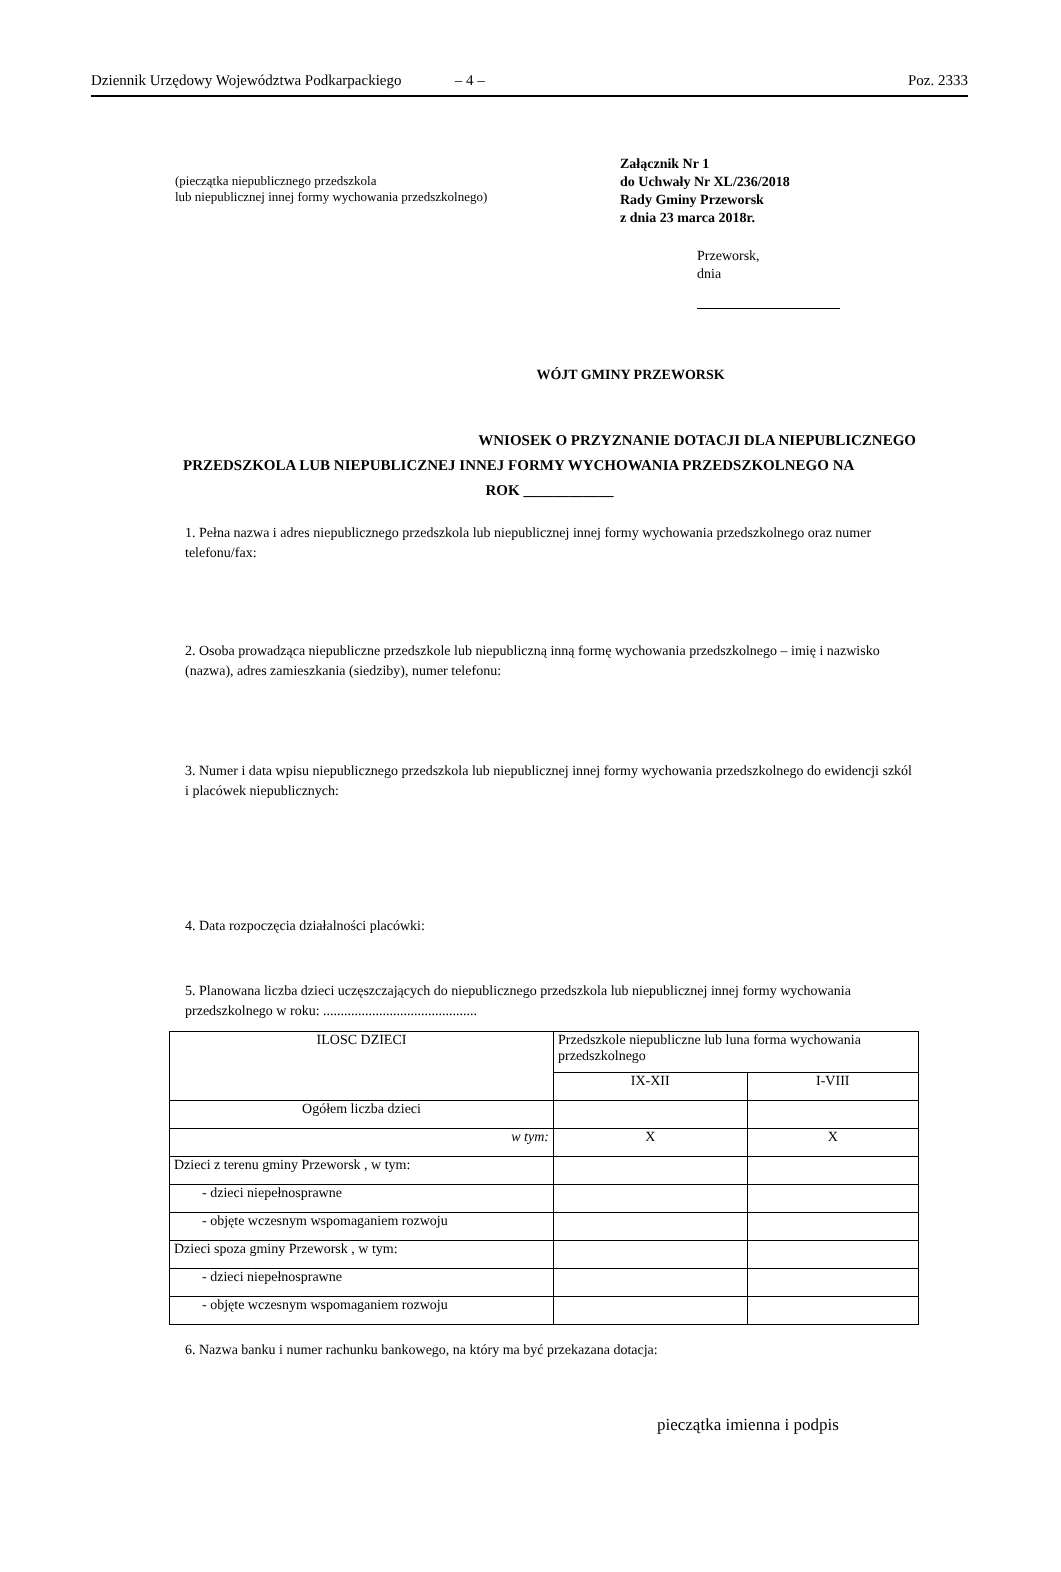Dziennik Urzędowy Województwa Podkarpackiego – 4 – Poz. 2333
(pieczątka niepublicznego przedszkola
lub niepublicznej innej formy wychowania przedszkolnego)
Załącznik Nr 1
do Uchwały Nr XL/236/2018
Rady Gminy Przeworsk
z dnia 23 marca 2018r.
Przeworsk,
dnia
WÓJT GMINY PRZEWORSK
WNIOSEK O PRZYZNANIE DOTACJI DLA NIEPUBLICZNEGO
PRZEDSZKOLA LUB NIEPUBLICZNEJ INNEJ FORMY WYCHOWANIA PRZEDSZKOLNEGO NA
ROK ____________
1. Pełna nazwa i adres niepublicznego przedszkola lub niepublicznej innej formy wychowania przedszkolnego oraz numer telefonu/fax:
2. Osoba prowadząca niepubliczne przedszkole lub niepubliczną inną formę wychowania przedszkolnego – imię i nazwisko (nazwa), adres zamieszkania (siedziby), numer telefonu:
3. Numer i data wpisu niepublicznego przedszkola lub niepublicznej innej formy wychowania przedszkolnego do ewidencji szkól i placówek niepublicznych:
4. Data rozpoczęcia działalności placówki:
5. Planowana liczba dzieci uczęszczających do niepublicznego przedszkola lub niepublicznej innej formy wychowania przedszkolnego w roku: ............................................
| ILOSC DZIECI | Przedszkole niepubliczne lub luna forma wychowania przedszkolnego | |
| | IX-XII | I-VIII |
| Ogółem liczba dzieci | | |
| w tym: | X | X |
| Dzieci z terenu gminy Przeworsk , w tym: | | |
| - dzieci niepełnosprawne | | |
| - objęte wczesnym wspomaganiem rozwoju | | |
| Dzieci spoza gminy Przeworsk , w tym: | | |
| - dzieci niepełnosprawne | | |
| - objęte wczesnym wspomaganiem rozwoju | | |
6. Nazwa banku i numer rachunku bankowego, na który ma być przekazana dotacja:
pieczątka imienna i podpis